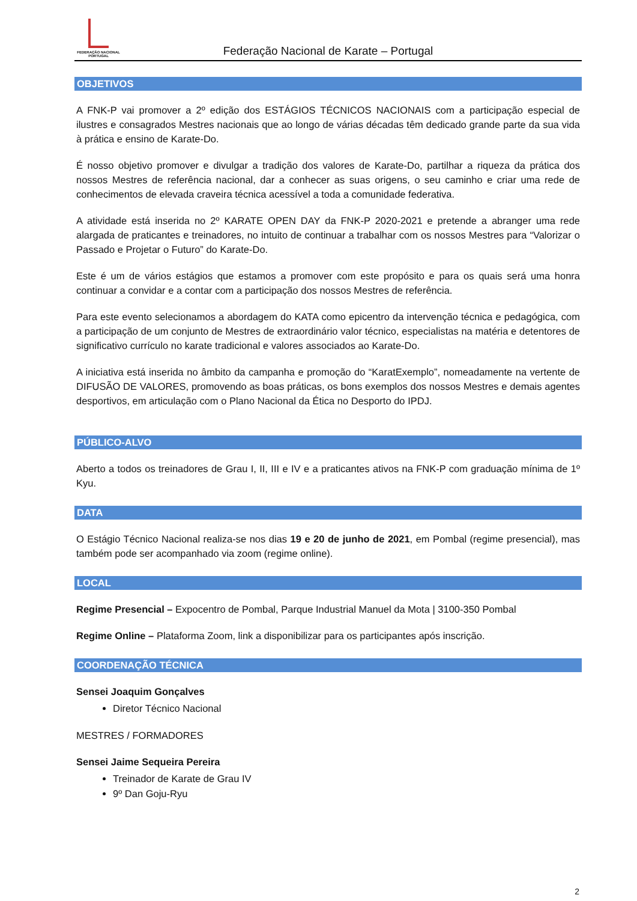FEDERAÇÃO NACIONAL
PORTUGAL
Federação Nacional de Karate – Portugal
OBJETIVOS
A FNK-P vai promover a 2º edição dos ESTÁGIOS TÉCNICOS NACIONAIS com a participação especial de ilustres e consagrados Mestres nacionais que ao longo de várias décadas têm dedicado grande parte da sua vida à prática e ensino de Karate-Do.
É nosso objetivo promover e divulgar a tradição dos valores de Karate-Do, partilhar a riqueza da prática dos nossos Mestres de referência nacional, dar a conhecer as suas origens, o seu caminho e criar uma rede de conhecimentos de elevada craveira técnica acessível a toda a comunidade federativa.
A atividade está inserida no 2º KARATE OPEN DAY da FNK-P 2020-2021 e pretende a abranger uma rede alargada de praticantes e treinadores, no intuito de continuar a trabalhar com os nossos Mestres para “Valorizar o Passado e Projetar o Futuro” do Karate-Do.
Este é um de vários estágios que estamos a promover com este propósito e para os quais será uma honra continuar a convidar e a contar com a participação dos nossos Mestres de referência.
Para este evento selecionamos a abordagem do KATA como epicentro da intervenção técnica e pedagógica, com a participação de um conjunto de Mestres de extraordinário valor técnico, especialistas na matéria e detentores de significativo currículo no karate tradicional e valores associados ao Karate-Do.
A iniciativa está inserida no âmbito da campanha e promoção do “KaratExemplo”, nomeadamente na vertente de DIFUSÃO DE VALORES, promovendo as boas práticas, os bons exemplos dos nossos Mestres e demais agentes desportivos, em articulação com o Plano Nacional da Ética no Desporto do IPDJ.
PÚBLICO-ALVO
Aberto a todos os treinadores de Grau I, II, III e IV e a praticantes ativos na FNK-P com graduação mínima de 1º Kyu.
DATA
O Estágio Técnico Nacional realiza-se nos dias 19 e 20 de junho de 2021, em Pombal (regime presencial), mas também pode ser acompanhado via zoom (regime online).
LOCAL
Regime Presencial – Expocentro de Pombal, Parque Industrial Manuel da Mota | 3100-350 Pombal
Regime Online – Plataforma Zoom, link a disponibilizar para os participantes após inscrição.
COORDENAÇÃO TÉCNICA
Sensei Joaquim Gonçalves
Diretor Técnico Nacional
MESTRES / FORMADORES
Sensei Jaime Sequeira Pereira
Treinador de Karate de Grau IV
9º Dan Goju-Ryu
2